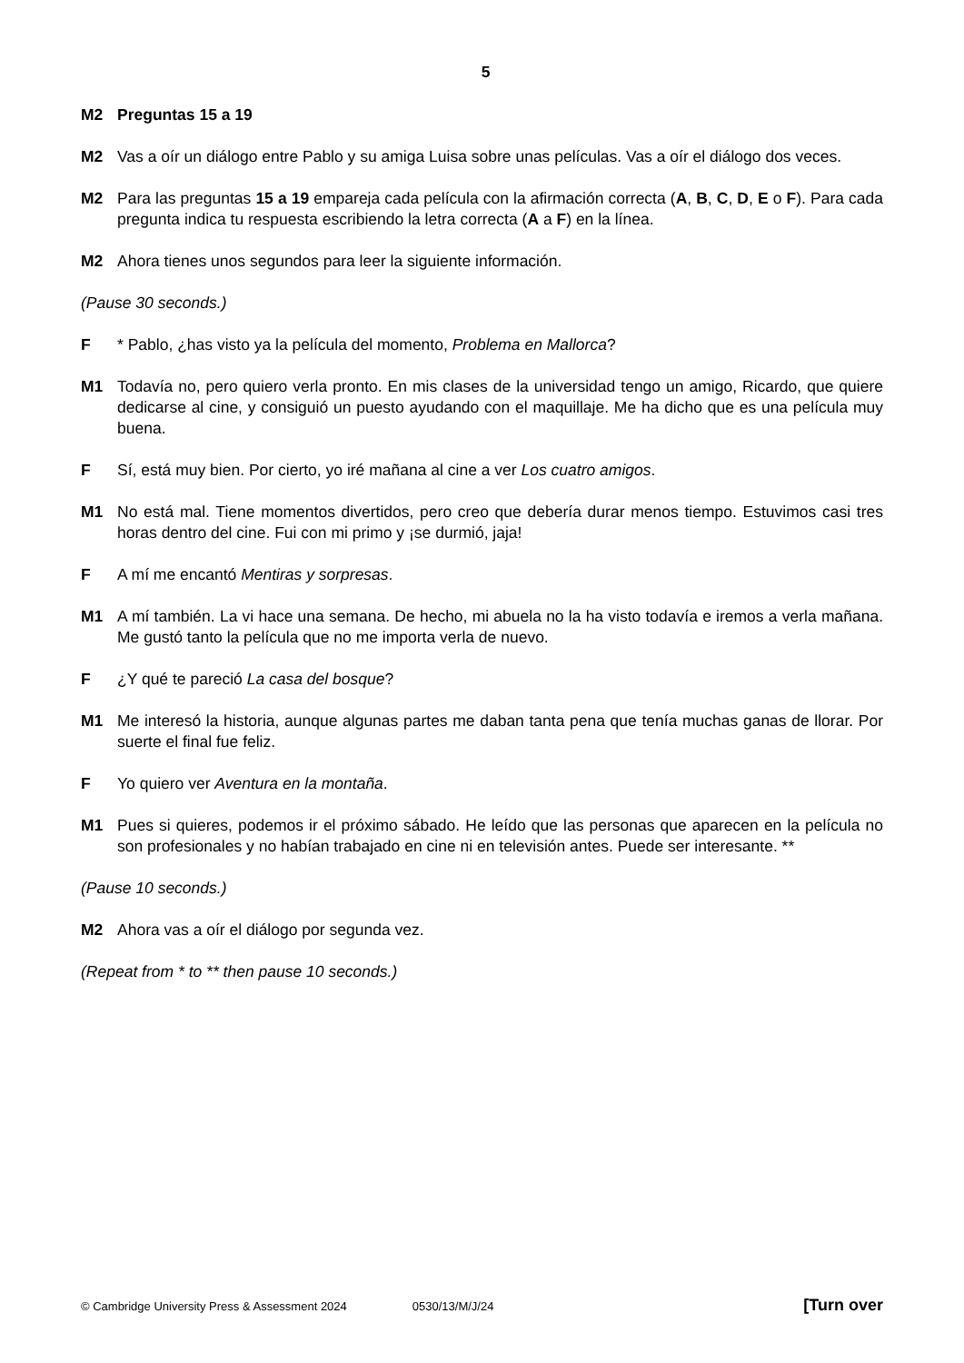5
M2 Preguntas 15 a 19
M2 Vas a oír un diálogo entre Pablo y su amiga Luisa sobre unas películas. Vas a oír el diálogo dos veces.
M2 Para las preguntas 15 a 19 empareja cada película con la afirmación correcta (A, B, C, D, E o F). Para cada pregunta indica tu respuesta escribiendo la letra correcta (A a F) en la línea.
M2 Ahora tienes unos segundos para leer la siguiente información.
(Pause 30 seconds.)
F * Pablo, ¿has visto ya la película del momento, Problema en Mallorca?
M1 Todavía no, pero quiero verla pronto. En mis clases de la universidad tengo un amigo, Ricardo, que quiere dedicarse al cine, y consiguió un puesto ayudando con el maquillaje. Me ha dicho que es una película muy buena.
F Sí, está muy bien. Por cierto, yo iré mañana al cine a ver Los cuatro amigos.
M1 No está mal. Tiene momentos divertidos, pero creo que debería durar menos tiempo. Estuvimos casi tres horas dentro del cine. Fui con mi primo y ¡se durmió, jaja!
F A mí me encantó Mentiras y sorpresas.
M1 A mí también. La vi hace una semana. De hecho, mi abuela no la ha visto todavía e iremos a verla mañana. Me gustó tanto la película que no me importa verla de nuevo.
F ¿Y qué te pareció La casa del bosque?
M1 Me interesó la historia, aunque algunas partes me daban tanta pena que tenía muchas ganas de llorar. Por suerte el final fue feliz.
F Yo quiero ver Aventura en la montaña.
M1 Pues si quieres, podemos ir el próximo sábado. He leído que las personas que aparecen en la película no son profesionales y no habían trabajado en cine ni en televisión antes. Puede ser interesante. **
(Pause 10 seconds.)
M2 Ahora vas a oír el diálogo por segunda vez.
(Repeat from * to ** then pause 10 seconds.)
© Cambridge University Press & Assessment 2024 0530/13/M/J/24 [Turn over